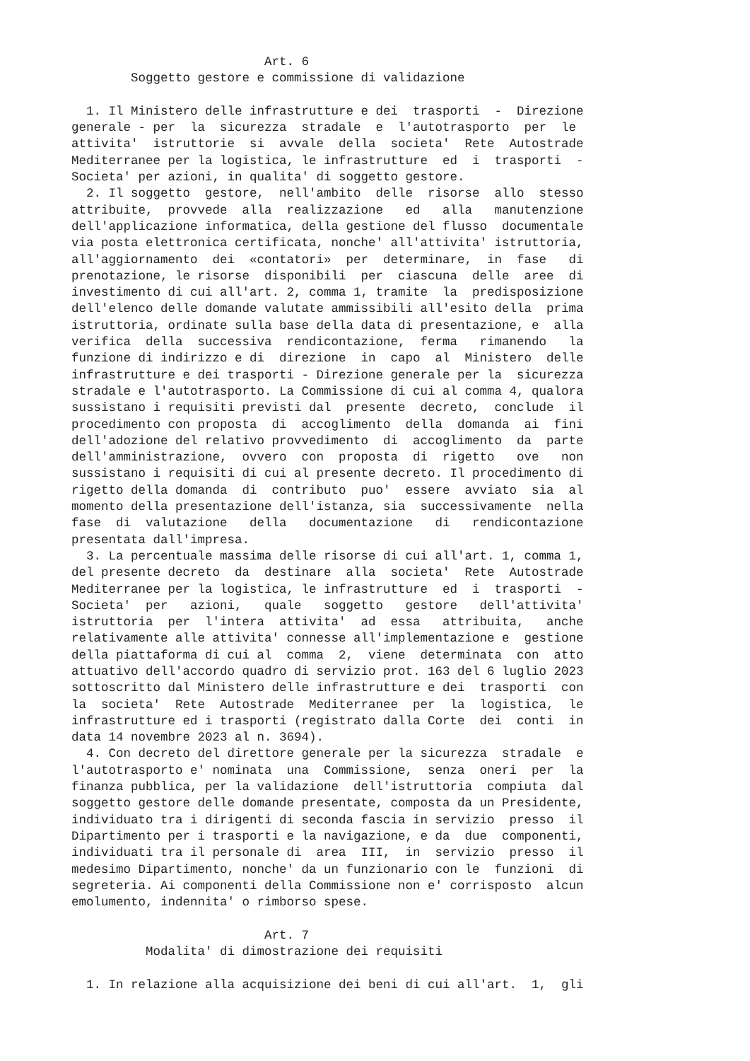Art. 6 Soggetto gestore e commissione di validazione 1. Il Ministero delle infrastrutture e dei trasporti - Direzione generale - per la sicurezza stradale e l'autotrasporto per le attivita' istruttorie si avvale della societa' Rete Autostrade Mediterranee per la logistica, le infrastrutture ed i trasporti - Societa' per azioni, in qualita' di soggetto gestore. 2. Il soggetto gestore, nell'ambito delle risorse allo stesso attribuite, provvede alla realizzazione ed alla manutenzione dell'applicazione informatica, della gestione del flusso documentale via posta elettronica certificata, nonche' all'attivita' istruttoria, all'aggiornamento dei «contatori» per determinare, in fase di prenotazione, le risorse disponibili per ciascuna delle aree di investimento di cui all'art. 2, comma 1, tramite la predisposizione dell'elenco delle domande valutate ammissibili all'esito della prima istruttoria, ordinate sulla base della data di presentazione, e alla verifica della successiva rendicontazione, ferma rimanendo la funzione di indirizzo e di direzione in capo al Ministero delle infrastrutture e dei trasporti - Direzione generale per la sicurezza stradale e l'autotrasporto. La Commissione di cui al comma 4, qualora sussistano i requisiti previsti dal presente decreto, conclude il procedimento con proposta di accoglimento della domanda ai fini dell'adozione del relativo provvedimento di accoglimento da parte dell'amministrazione, ovvero con proposta di rigetto ove non sussistano i requisiti di cui al presente decreto. Il procedimento di rigetto della domanda di contributo puo' essere avviato sia al momento della presentazione dell'istanza, sia successivamente nella fase di valutazione della documentazione di rendicontazione presentata dall'impresa. 3. La percentuale massima delle risorse di cui all'art. 1, comma 1, del presente decreto da destinare alla societa' Rete Autostrade Mediterranee per la logistica, le infrastrutture ed i trasporti - Societa' per azioni, quale soggetto gestore dell'attivita' istruttoria per l'intera attivita' ad essa attribuita, anche relativamente alle attivita' connesse all'implementazione e gestione della piattaforma di cui al comma 2, viene determinata con atto attuativo dell'accordo quadro di servizio prot. 163 del 6 luglio 2023 sottoscritto dal Ministero delle infrastrutture e dei trasporti con la societa' Rete Autostrade Mediterranee per la logistica, le infrastrutture ed i trasporti (registrato dalla Corte dei conti in data 14 novembre 2023 al n. 3694). 4. Con decreto del direttore generale per la sicurezza stradale e l'autotrasporto e' nominata una Commissione, senza oneri per la finanza pubblica, per la validazione dell'istruttoria compiuta dal soggetto gestore delle domande presentate, composta da un Presidente, individuato tra i dirigenti di seconda fascia in servizio presso il Dipartimento per i trasporti e la navigazione, e da due componenti, individuati tra il personale di area III, in servizio presso il medesimo Dipartimento, nonche' da un funzionario con le funzioni di segreteria. Ai componenti della Commissione non e' corrisposto alcun emolumento, indennita' o rimborso spese. Art. 7 Modalita' di dimostrazione dei requisiti 1. In relazione alla acquisizione dei beni di cui all'art. 1, gli